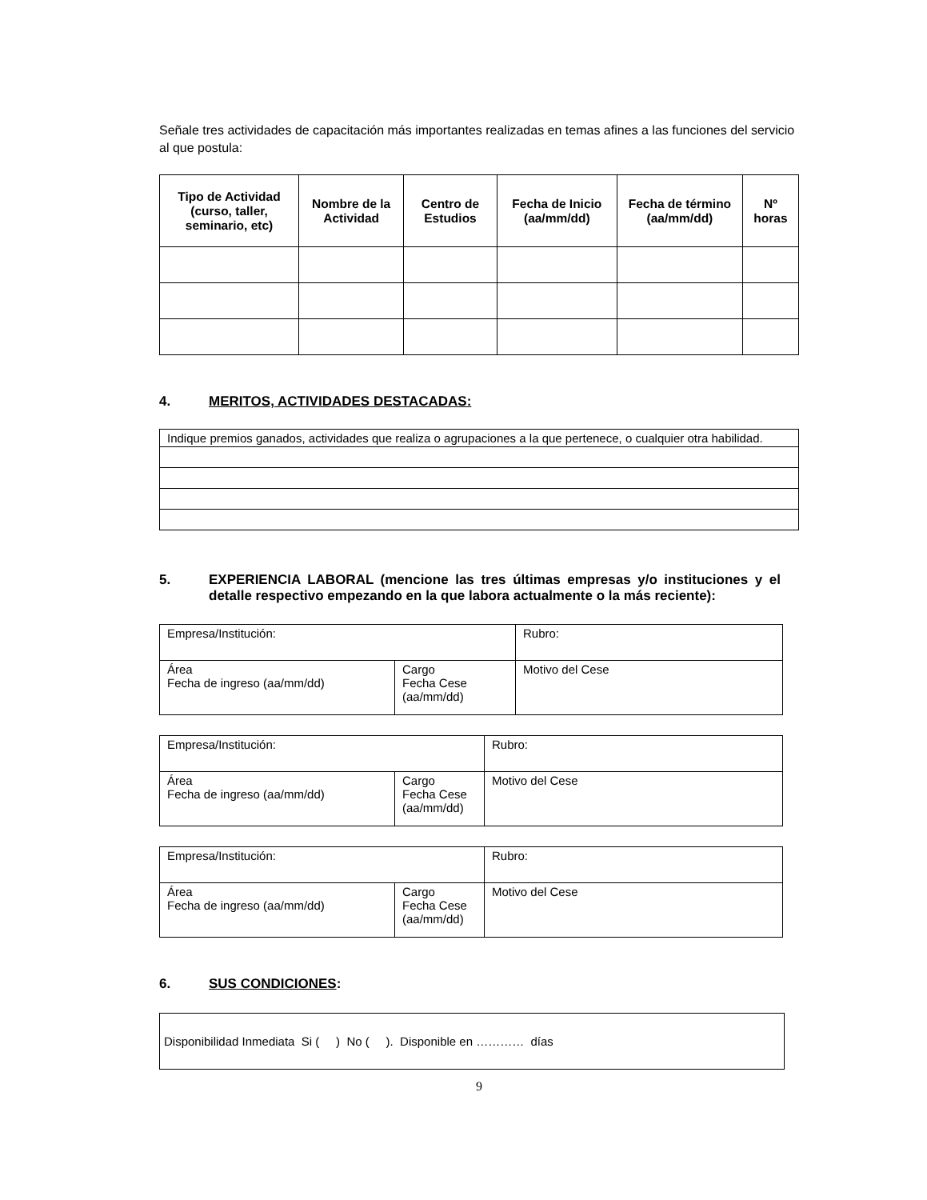Señale tres actividades de capacitación más importantes realizadas en temas afines a las funciones del servicio al que postula:
| Tipo de Actividad (curso, taller, seminario, etc) | Nombre de la Actividad | Centro de Estudios | Fecha de Inicio (aa/mm/dd) | Fecha de término (aa/mm/dd) | Nº horas |
| --- | --- | --- | --- | --- | --- |
4. MERITOS, ACTIVIDADES DESTACADAS:
| Indique premios ganados, actividades que realiza o agrupaciones a la que pertenece, o cualquier otra habilidad. |
5. EXPERIENCIA LABORAL (mencione las tres últimas empresas y/o instituciones y el detalle respectivo empezando en la que labora actualmente o la más reciente):
| Empresa/Institución: | | Rubro: |
| Área Fecha de ingreso (aa/mm/dd) | Cargo Fecha Cese (aa/mm/dd) | Motivo del Cese |
| Empresa/Institución: | | Rubro: |
| Área Fecha de ingreso (aa/mm/dd) | Cargo Fecha Cese (aa/mm/dd) | Motivo del Cese |
| Empresa/Institución: | | Rubro: |
| Área Fecha de ingreso (aa/mm/dd) | Cargo Fecha Cese (aa/mm/dd) | Motivo del Cese |
6. SUS CONDICIONES:
| Disponibilidad Inmediata Si ( ) No ( ). Disponible en ………… días |
9